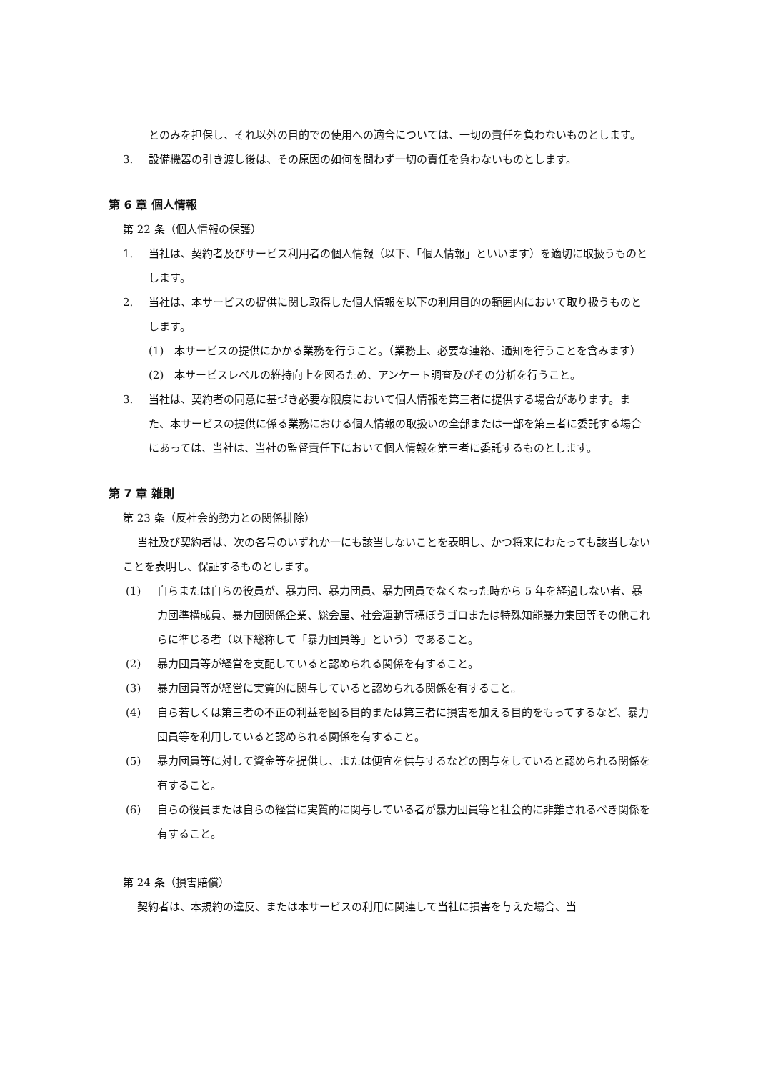とのみを担保し、それ以外の目的での使用への適合については、一切の責任を負わないものとします。
3. 設備機器の引き渡し後は、その原因の如何を問わず一切の責任を負わないものとします。
第 6 章 個人情報
第 22 条（個人情報の保護）
1. 当社は、契約者及びサービス利用者の個人情報（以下、「個人情報」といいます）を適切に取扱うものとします。
2. 当社は、本サービスの提供に関し取得した個人情報を以下の利用目的の範囲内において取り扱うものとします。
(1) 本サービスの提供にかかる業務を行うこと。（業務上、必要な連絡、通知を行うことを含みます）
(2) 本サービスレベルの維持向上を図るため、アンケート調査及びその分析を行うこと。
3. 当社は、契約者の同意に基づき必要な限度において個人情報を第三者に提供する場合があります。また、本サービスの提供に係る業務における個人情報の取扱いの全部または一部を第三者に委託する場合にあっては、当社は、当社の監督責任下において個人情報を第三者に委託するものとします。
第 7 章 雑則
第 23 条（反社会的勢力との関係排除）
当社及び契約者は、次の各号のいずれか一にも該当しないことを表明し、かつ将来にわたっても該当しないことを表明し、保証するものとします。
(1) 自らまたは自らの役員が、暴力団、暴力団員、暴力団員でなくなった時から 5 年を経過しない者、暴力団準構成員、暴力団関係企業、総会屋、社会運動等標ぼうゴロまたは特殊知能暴力集団等その他これらに準じる者（以下総称して「暴力団員等」という）であること。
(2) 暴力団員等が経営を支配していると認められる関係を有すること。
(3) 暴力団員等が経営に実質的に関与していると認められる関係を有すること。
(4) 自ら若しくは第三者の不正の利益を図る目的または第三者に損害を加える目的をもってするなど、暴力団員等を利用していると認められる関係を有すること。
(5) 暴力団員等に対して資金等を提供し、または便宜を供与するなどの関与をしていると認められる関係を有すること。
(6) 自らの役員または自らの経営に実質的に関与している者が暴力団員等と社会的に非難されるべき関係を有すること。
第 24 条（損害賠償）
契約者は、本規約の違反、または本サービスの利用に関連して当社に損害を与えた場合、当